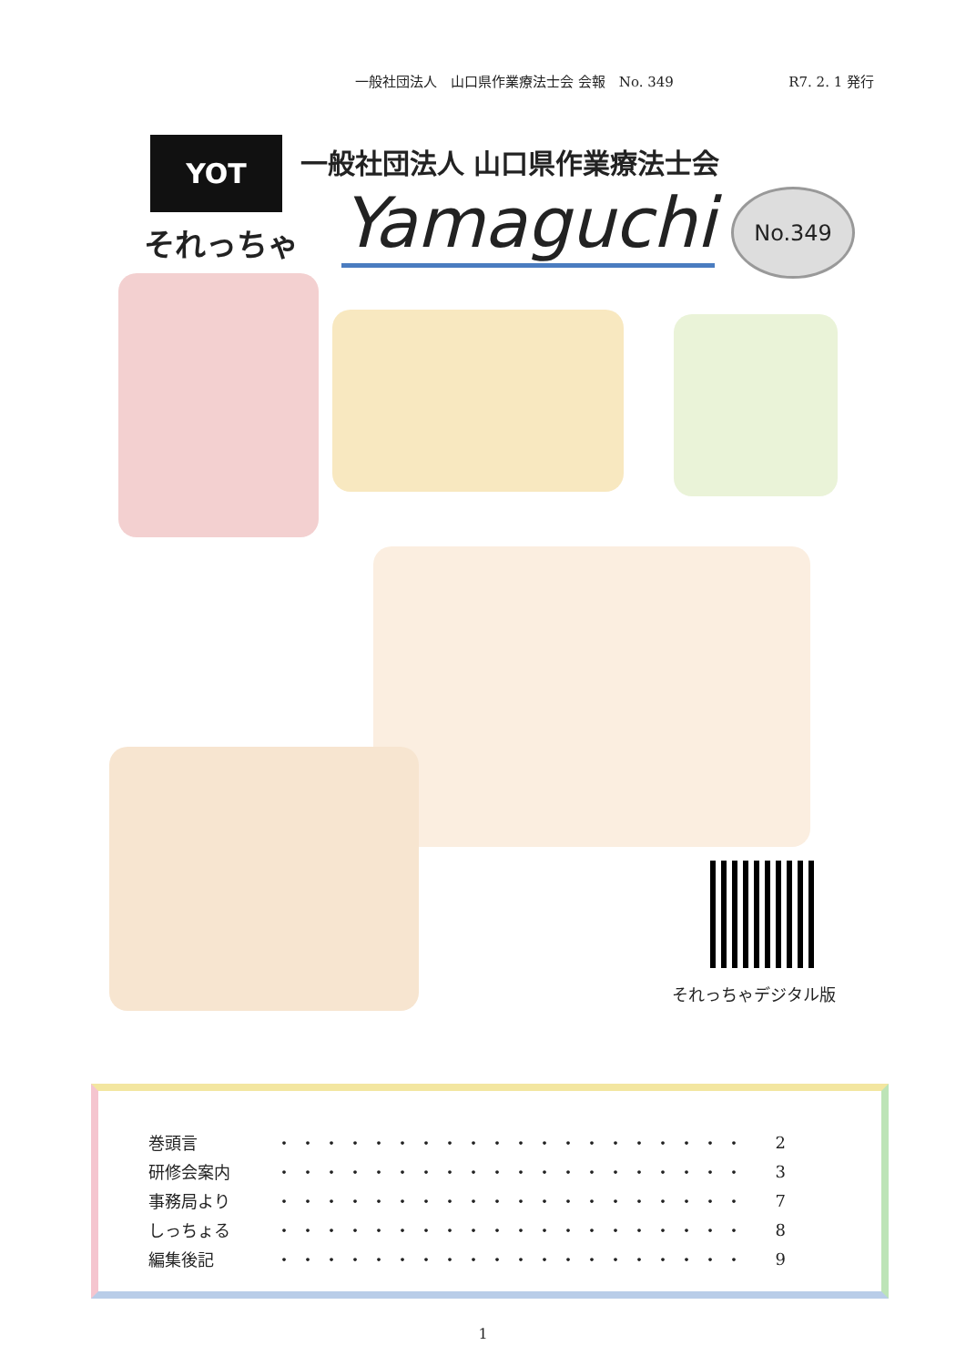一般社団法人　山口県作業療法士会 会報　No. 349 R7. 2. 1 発行
YOT
それっちゃ
一般社団法人 山口県作業療法士会
Yamaguchi
No.349
それっちゃデジタル版
| 巻頭言 | ・・・・・・・・・・・・・・・・・・・・ | 2 |
| 研修会案内 | ・・・・・・・・・・・・・・・・・・・・ | 3 |
| 事務局より | ・・・・・・・・・・・・・・・・・・・・ | 7 |
| しっちょる | ・・・・・・・・・・・・・・・・・・・・ | 8 |
| 編集後記 | ・・・・・・・・・・・・・・・・・・・・ | 9 |
1